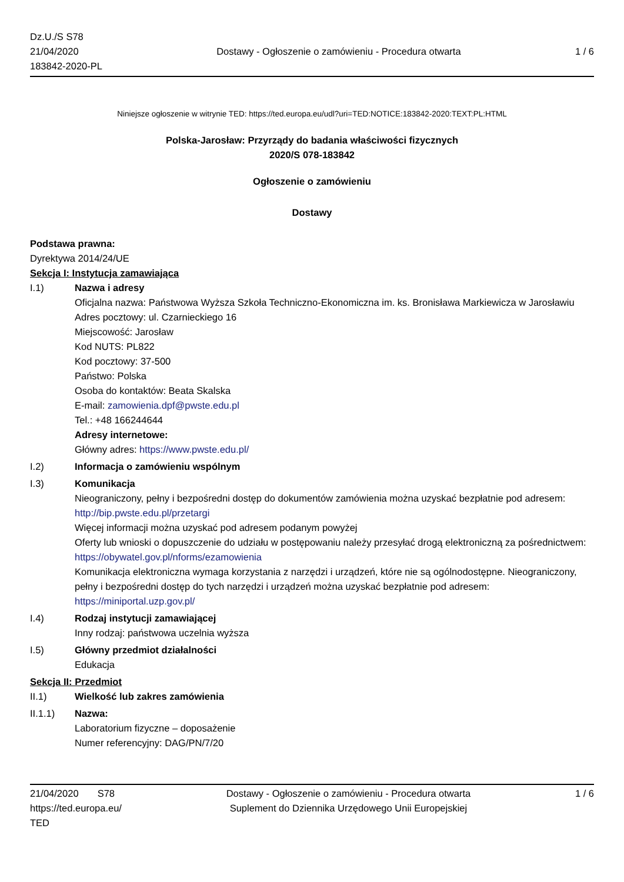Dz.U./S S78
21/04/2020
183842-2020-PL
Dostawy - Ogłoszenie o zamówieniu - Procedura otwarta
1 / 6
Niniejsze ogłoszenie w witrynie TED: https://ted.europa.eu/udl?uri=TED:NOTICE:183842-2020:TEXT:PL:HTML
Polska-Jarosław: Przyrządy do badania właściwości fizycznych
2020/S 078-183842
Ogłoszenie o zamówieniu
Dostawy
Podstawa prawna:
Dyrektywa 2014/24/UE
Sekcja I: Instytucja zamawiająca
I.1) Nazwa i adresy
Oficjalna nazwa: Państwowa Wyższa Szkoła Techniczno-Ekonomiczna im. ks. Bronisława Markiewicza w Jarosławiu
Adres pocztowy: ul. Czarnieckiego 16
Miejscowość: Jarosław
Kod NUTS: PL822
Kod pocztowy: 37-500
Państwo: Polska
Osoba do kontaktów: Beata Skalska
E-mail: zamowienia.dpf@pwste.edu.pl
Tel.: +48 166244644
Adresy internetowe:
Główny adres: https://www.pwste.edu.pl/
I.2) Informacja o zamówieniu wspólnym
I.3) Komunikacja
Nieograniczony, pełny i bezpośredni dostęp do dokumentów zamówienia można uzyskać bezpłatnie pod adresem: http://bip.pwste.edu.pl/przetargi
Więcej informacji można uzyskać pod adresem podanym powyżej
Oferty lub wnioski o dopuszczenie do udziału w postępowaniu należy przesyłać drogą elektroniczną za pośrednictwem: https://obywatel.gov.pl/nforms/ezamowienia
Komunikacja elektroniczna wymaga korzystania z narzędzi i urządzeń, które nie są ogólnodostępne. Nieograniczony, pełny i bezpośredni dostęp do tych narzędzi i urządzeń można uzyskać bezpłatnie pod adresem: https://miniportal.uzp.gov.pl/
I.4) Rodzaj instytucji zamawiającej
Inny rodzaj: państwowa uczelnia wyższa
I.5) Główny przedmiot działalności
Edukacja
Sekcja II: Przedmiot
II.1) Wielkość lub zakres zamówienia
II.1.1) Nazwa:
Laboratorium fizyczne – doposażenie
Numer referencyjny: DAG/PN/7/20
21/04/2020 S78
https://ted.europa.eu/
TED
Dostawy - Ogłoszenie o zamówieniu - Procedura otwarta
Suplement do Dziennika Urzędowego Unii Europejskiej
1 / 6